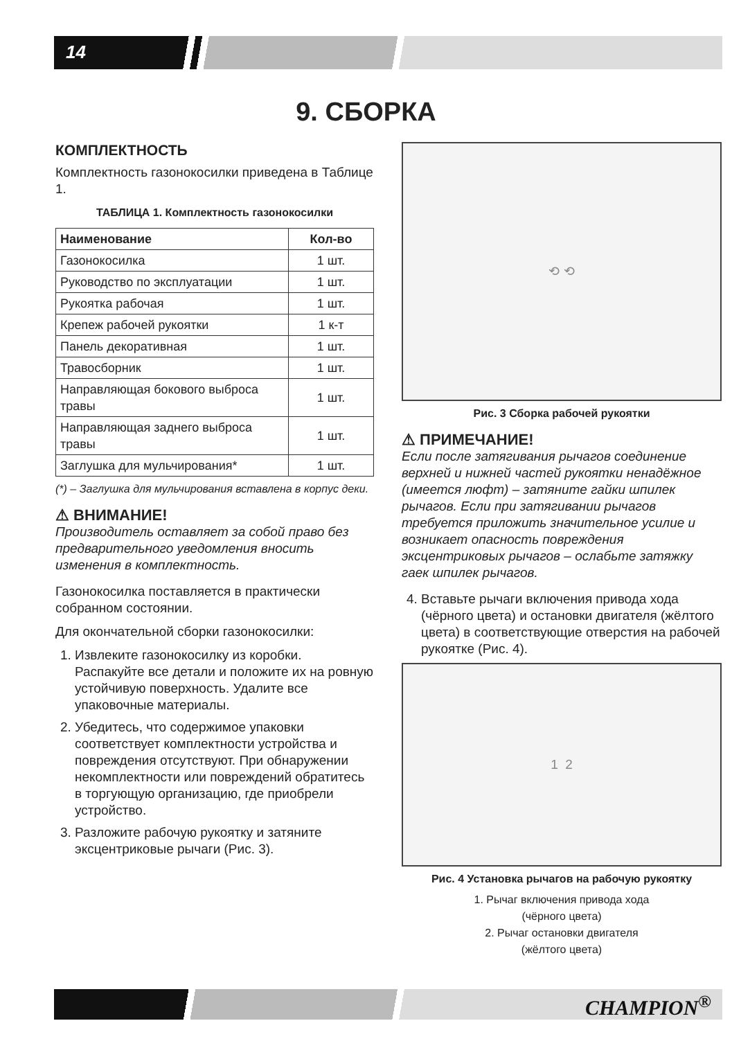14
9. СБОРКА
КОМПЛЕКТНОСТЬ
Комплектность газонокосилки приведена в Таблице 1.
ТАБЛИЦА 1. Комплектность газонокосилки
| Наименование | Кол-во |
| --- | --- |
| Газонокосилка | 1 шт. |
| Руководство по эксплуатации | 1 шт. |
| Рукоятка рабочая | 1 шт. |
| Крепеж рабочей рукоятки | 1 к-т |
| Панель декоративная | 1 шт. |
| Травосборник | 1 шт. |
| Направляющая бокового выброса травы | 1 шт. |
| Направляющая заднего выброса травы | 1 шт. |
| Заглушка для мульчирования* | 1 шт. |
(*) – Заглушка для мульчирования вставлена в корпус деки.
⚠ ВНИМАНИЕ!
Производитель оставляет за собой право без предварительного уведомления вносить изменения в комплектность.
Газонокосилка поставляется в практически собранном состоянии.
Для окончательной сборки газонокосилки:
1. Извлеките газонокосилку из коробки. Распакуйте все детали и положите их на ровную устойчивую поверхность. Удалите все упаковочные материалы.
2. Убедитесь, что содержимое упаковки соответствует комплектности устройства и повреждения отсутствуют. При обнаружении некомплектности или повреждений обратитесь в торгующую организацию, где приобрели устройство.
3. Разложите рабочую рукоятку и затяните эксцентриковые рычаги (Рис. 3).
⟲ ⟲
Рис. 3 Сборка рабочей рукоятки
⚠ ПРИМЕЧАНИЕ!
Если после затягивания рычагов соединение верхней и нижней частей рукоятки ненадёжное (имеется люфт) – затяните гайки шпилек рычагов. Если при затягивании рычагов требуется приложить значительное усилие и возникает опасность повреждения эксцентриковых рычагов – ослабьте затяжку гаек шпилек рычагов.
4. Вставьте рычаги включения привода хода (чёрного цвета) и остановки двигателя (жёлтого цвета) в соответствующие отверстия на рабочей рукоятке (Рис. 4).
1 2
Рис. 4 Установка рычагов на рабочую рукоятку
1. Рычаг включения привода хода
(чёрного цвета)
2. Рычаг остановки двигателя
(жёлтого цвета)
CHAMPION<sup>®</sup>